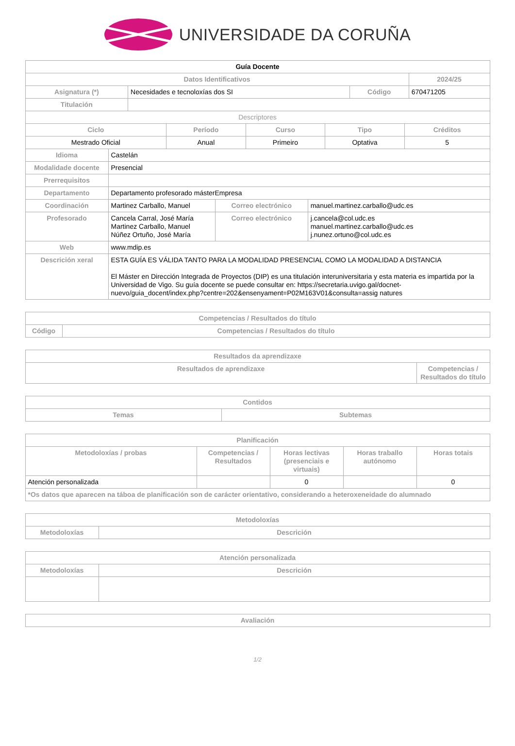UNIVERSIDADE DA CORUÑA
| Guía Docente | | | |
| --- | --- | --- | --- |
| Datos Identificativos | | | 2024/25 |
| Asignatura (*) | Necesidades e tecnoloxías dos SI | Código | 670471205 |
| Titulación | | | |
| Descriptores | | | |
| Ciclo | Período | Curso | Tipo | Créditos |
| --- | --- | --- | --- | --- |
| Mestrado Oficial | Anual | Primeiro | Optativa | 5 |
| Idioma | Castelán | | |
| Modalidade docente | Presencial | | |
| Prerrequisitos | | | |
| Departamento | Departamento profesorado másterEmpresa | | |
| Coordinación | Martinez Carballo, Manuel | Correo electrónico | manuel.martinez.carballo@udc.es |
| Profesorado | Cancela Carral, José María Martinez Carballo, Manuel Núñez Ortuño, José María | Correo electrónico | j.cancela@col.udc.es manuel.martinez.carballo@udc.es j.nunez.ortuno@col.udc.es |
| Web | www.mdip.es | | |
| Descrición xeral | ESTA GUÍA ES VÁLIDA TANTO PARA LA MODALIDAD PRESENCIAL COMO LA MODALIDAD A DISTANCIA El Máster en Dirección Integrada de Proyectos (DIP) es una titulación interuniversitaria y esta materia es impartida por la Universidad de Vigo. Su guía docente se puede consultar en: https://secretaria.uvigo.gal/docnet-nuevo/guia_docent/index.php?centre=202&ensenyament=P02M163V01&consulta=assig natures | | |
| Competencias / Resultados do título | |
| --- | --- |
| Código | Competencias / Resultados do título |
| Resultados da aprendizaxe | |
| --- | --- |
| Resultados de aprendizaxe | Competencias / Resultados do título |
| Contidos | |
| --- | --- |
| Temas | Subtemas |
| Planificación | | | | |
| --- | --- | --- | --- | --- |
| Metodoloxías / probas | Competencias / Resultados | Horas lectivas (presenciais e virtuais) | Horas traballo autónomo | Horas totais |
| Atención personalizada | | 0 | | 0 |
| *Os datos que aparecen na táboa de planificación son de carácter orientativo, considerando a heteroxeneidade do alumnado | | | | |
| Metodoloxías | |
| --- | --- |
| Metodoloxías | Descrición |
| Atención personalizada | |
| --- | --- |
| Metodoloxías | Descrición |
| Avaliación |
| --- |
1/2